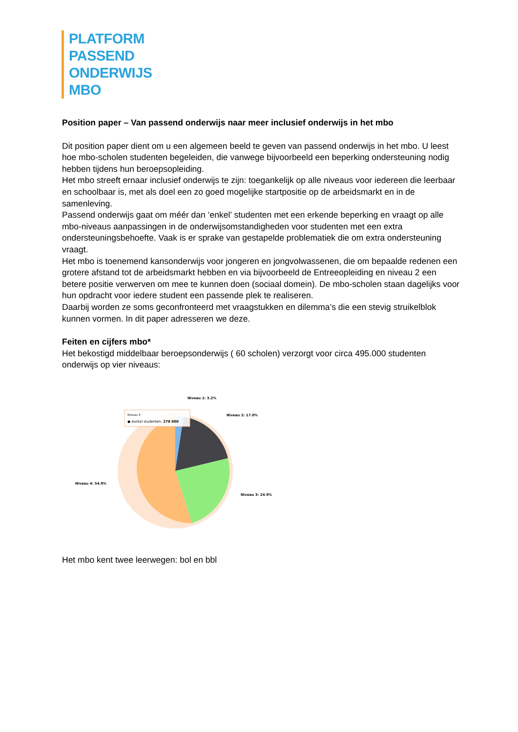PLATFORM
PASSEND
ONDERWIJS
MBO
Position paper – Van passend onderwijs naar meer inclusief onderwijs in het mbo
Dit position paper dient om u een algemeen beeld te geven van passend onderwijs in het mbo. U leest hoe mbo-scholen studenten begeleiden, die vanwege bijvoorbeeld een beperking ondersteuning nodig hebben tijdens hun beroepsopleiding.
Het mbo streeft ernaar inclusief onderwijs te zijn: toegankelijk op alle niveaus voor iedereen die leerbaar en schoolbaar is, met als doel een zo goed mogelijke startpositie op de arbeidsmarkt en in de samenleving.
Passend onderwijs gaat om méér dan ‘enkel’ studenten met een erkende beperking en vraagt op alle mbo-niveaus aanpassingen in de onderwijsomstandigheden voor studenten met een extra ondersteuningsbehoefte. Vaak is er sprake van gestapelde problematiek die om extra ondersteuning vraagt.
Het mbo is toenemend kansonderwijs voor jongeren en jongvolwassenen, die om bepaalde redenen een grotere afstand tot de arbeidsmarkt hebben en via bijvoorbeeld de Entreeopleiding en niveau 2 een betere positie verwerven om mee te kunnen doen (sociaal domein). De mbo-scholen staan dagelijks voor hun opdracht voor iedere student een passende plek te realiseren.
Daarbij worden ze soms geconfronteerd met vraagstukken en dilemma’s die een stevig struikelblok kunnen vormen. In dit paper adresseren we deze.
Feiten en cijfers mbo*
Het bekostigd middelbaar beroepsonderwijs ( 60 scholen) verzorgt voor circa 495.000 studenten onderwijs op vier niveaus:
Niveau 1: 3.2%
Niveau 2: 17.0%
Niveau 3: 24.9%
Niveau 4: 54.9%
Niveau 4
● Aantal studenten: 278 600
Het mbo kent twee leerwegen: bol en bbl